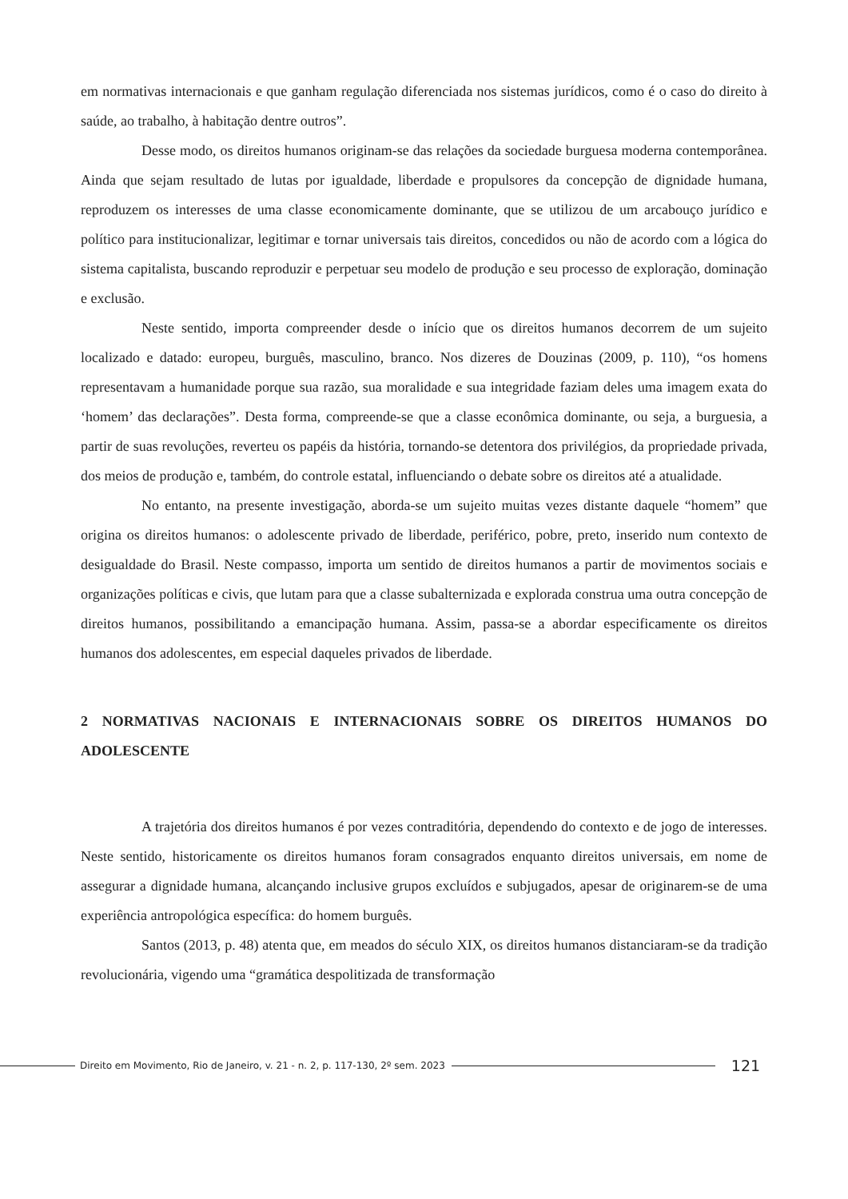em normativas internacionais e que ganham regulação diferenciada nos sistemas jurídicos, como é o caso do direito à saúde, ao trabalho, à habitação dentre outros”.
Desse modo, os direitos humanos originam-se das relações da sociedade burguesa moderna contemporânea. Ainda que sejam resultado de lutas por igualdade, liberdade e propulsores da concepção de dignidade humana, reproduzem os interesses de uma classe economicamente dominante, que se utilizou de um arcabouço jurídico e político para institucionalizar, legitimar e tornar universais tais direitos, concedidos ou não de acordo com a lógica do sistema capitalista, buscando reproduzir e perpetuar seu modelo de produção e seu processo de exploração, dominação e exclusão.
Neste sentido, importa compreender desde o início que os direitos humanos decorrem de um sujeito localizado e datado: europeu, burguês, masculino, branco. Nos dizeres de Douzinas (2009, p. 110), “os homens representavam a humanidade porque sua razão, sua moralidade e sua integridade faziam deles uma imagem exata do ‘homem’ das declarações”. Desta forma, compreende-se que a classe econômica dominante, ou seja, a burguesia, a partir de suas revoluções, reverteu os papéis da história, tornando-se detentora dos privilégios, da propriedade privada, dos meios de produção e, também, do controle estatal, influenciando o debate sobre os direitos até a atualidade.
No entanto, na presente investigação, aborda-se um sujeito muitas vezes distante daquele “homem” que origina os direitos humanos: o adolescente privado de liberdade, periférico, pobre, preto, inserido num contexto de desigualdade do Brasil. Neste compasso, importa um sentido de direitos humanos a partir de movimentos sociais e organizações políticas e civis, que lutam para que a classe subalternizada e explorada construa uma outra concepção de direitos humanos, possibilitando a emancipação humana. Assim, passa-se a abordar especificamente os direitos humanos dos adolescentes, em especial daqueles privados de liberdade.
2 NORMATIVAS NACIONAIS E INTERNACIONAIS SOBRE OS DIREITOS HUMANOS DO ADOLESCENTE
A trajetória dos direitos humanos é por vezes contraditória, dependendo do contexto e de jogo de interesses. Neste sentido, historicamente os direitos humanos foram consagrados enquanto direitos universais, em nome de assegurar a dignidade humana, alcançando inclusive grupos excluídos e subjugados, apesar de originarem-se de uma experiência antropológica específica: do homem burguês.
Santos (2013, p. 48) atenta que, em meados do século XIX, os direitos humanos distanciaram-se da tradição revolucionária, vigendo uma “gramática despolitizada de transformação
Direito em Movimento, Rio de Janeiro, v. 21 - n. 2, p. 117-130, 2º sem. 2023 121